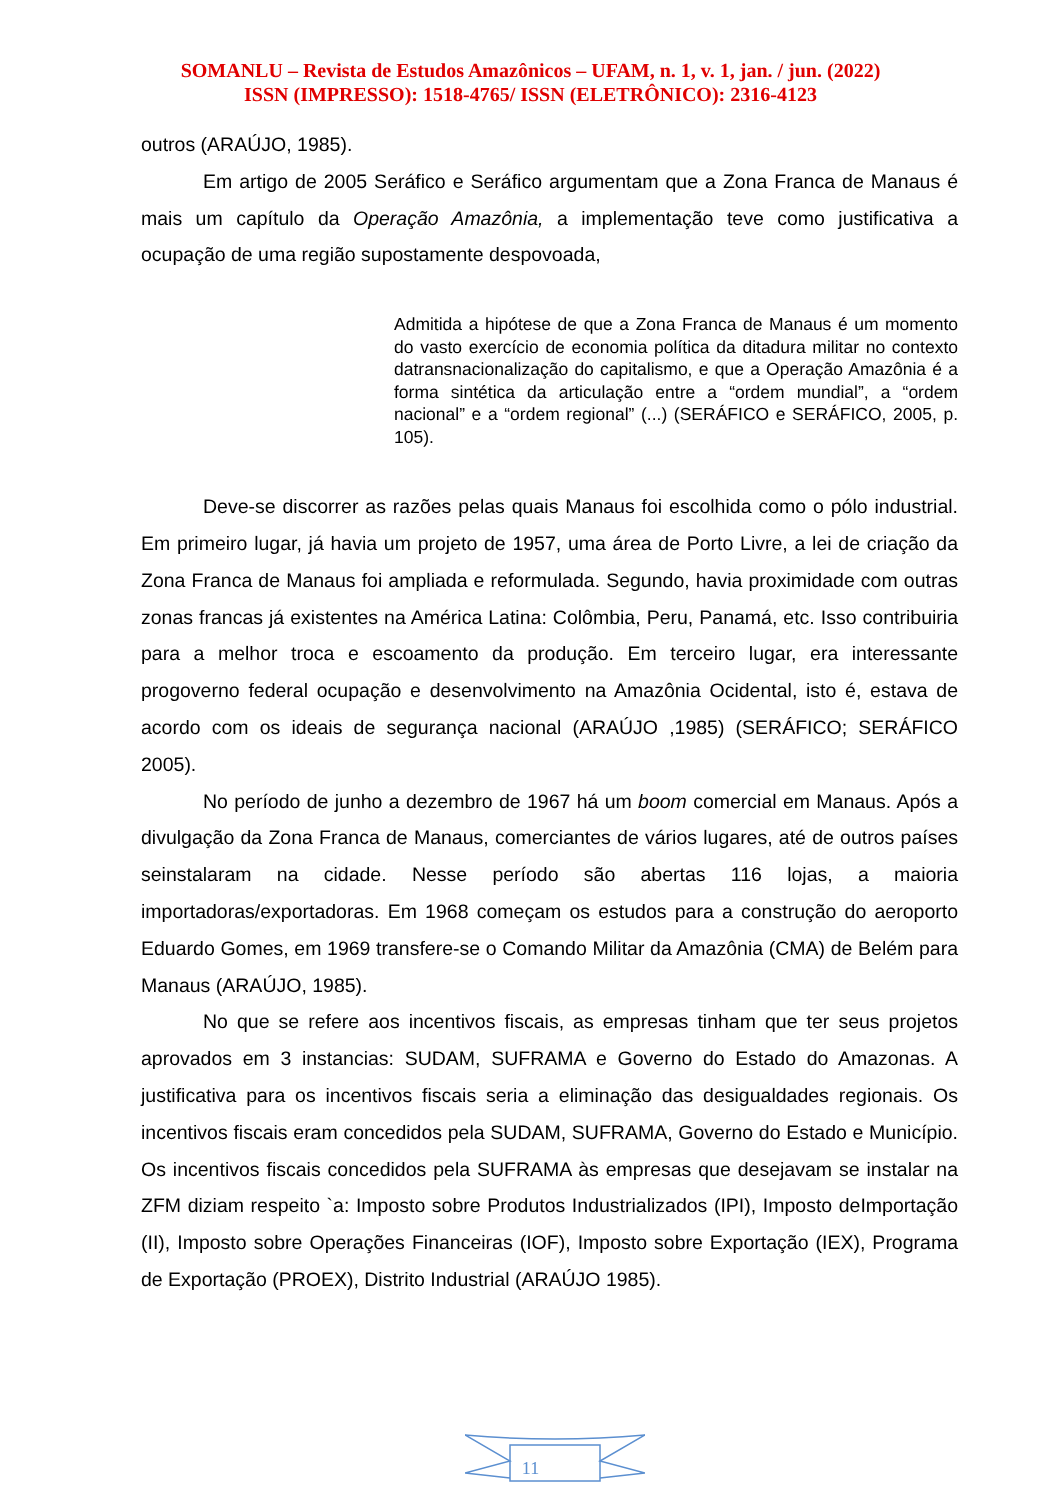SOMANLU – Revista de Estudos Amazônicos – UFAM, n. 1, v. 1, jan. / jun. (2022)
ISSN (IMPRESSO): 1518-4765/ ISSN (ELETRÔNICO): 2316-4123
outros (ARAÚJO, 1985).
Em artigo de 2005 Seráfico e Seráfico argumentam que a Zona Franca de Manaus é mais um capítulo da Operação Amazônia, a implementação teve como justificativa a ocupação de uma região supostamente despovoada,
Admitida a hipótese de que a Zona Franca de Manaus é um momento do vasto exercício de economia política da ditadura militar no contexto datransnacionalização do capitalismo, e que a Operação Amazônia é a forma sintética da articulação entre a “ordem mundial”, a “ordem nacional” e a “ordem regional” (...) (SERÁFICO e SERÁFICO, 2005, p. 105).
Deve-se discorrer as razões pelas quais Manaus foi escolhida como o pólo industrial. Em primeiro lugar, já havia um projeto de 1957, uma área de Porto Livre, a lei de criação da Zona Franca de Manaus foi ampliada e reformulada. Segundo, havia proximidade com outras zonas francas já existentes na América Latina: Colômbia, Peru, Panamá, etc. Isso contribuiria para a melhor troca e escoamento da produção. Em terceiro lugar, era interessante progoverno federal ocupação e desenvolvimento na Amazônia Ocidental, isto é, estava de acordo com os ideais de segurança nacional (ARAÚJO ,1985) (SERÁFICO; SERÁFICO 2005).
No período de junho a dezembro de 1967 há um boom comercial em Manaus. Após a divulgação da Zona Franca de Manaus, comerciantes de vários lugares, até de outros países seinstalaram na cidade. Nesse período são abertas 116 lojas, a maioria importadoras/exportadoras. Em 1968 começam os estudos para a construção do aeroporto Eduardo Gomes, em 1969 transfere-se o Comando Militar da Amazônia (CMA) de Belém para Manaus (ARAÚJO, 1985).
No que se refere aos incentivos fiscais, as empresas tinham que ter seus projetos aprovados em 3 instancias: SUDAM, SUFRAMA e Governo do Estado do Amazonas. A justificativa para os incentivos fiscais seria a eliminação das desigualdades regionais. Os incentivos fiscais eram concedidos pela SUDAM, SUFRAMA, Governo do Estado e Município. Os incentivos fiscais concedidos pela SUFRAMA às empresas que desejavam se instalar na ZFM diziam respeito `a: Imposto sobre Produtos Industrializados (IPI), Imposto deImportação (II), Imposto sobre Operações Financeiras (IOF), Imposto sobre Exportação (IEX), Programa de Exportação (PROEX), Distrito Industrial (ARAÚJO 1985).
11